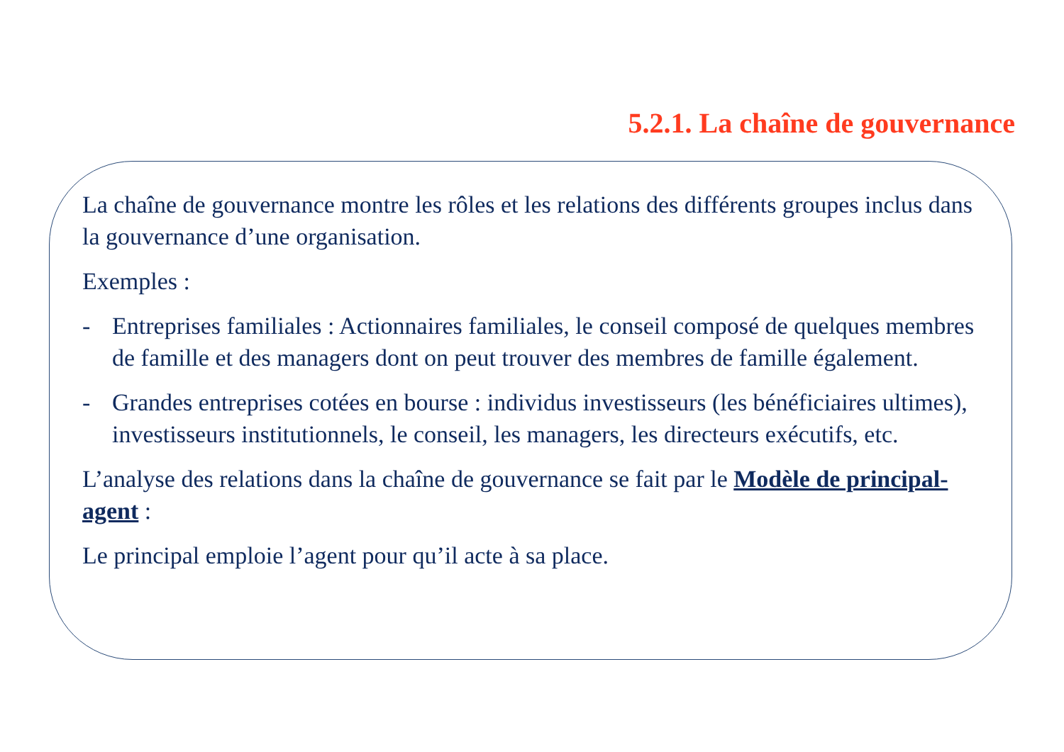5.2.1. La chaîne de gouvernance
La chaîne de gouvernance montre les rôles et les relations des différents groupes inclus dans la gouvernance d’une organisation.
Exemples :
- Entreprises familiales : Actionnaires familiales, le conseil composé de quelques membres de famille et des managers dont on peut trouver des membres de famille également.
- Grandes entreprises cotées en bourse : individus investisseurs (les bénéficiaires ultimes), investisseurs institutionnels, le conseil, les managers, les directeurs exécutifs, etc.
L’analyse des relations dans la chaîne de gouvernance se fait par le Modèle de principal-agent :
Le principal emploie l’agent pour qu’il acte à sa place.